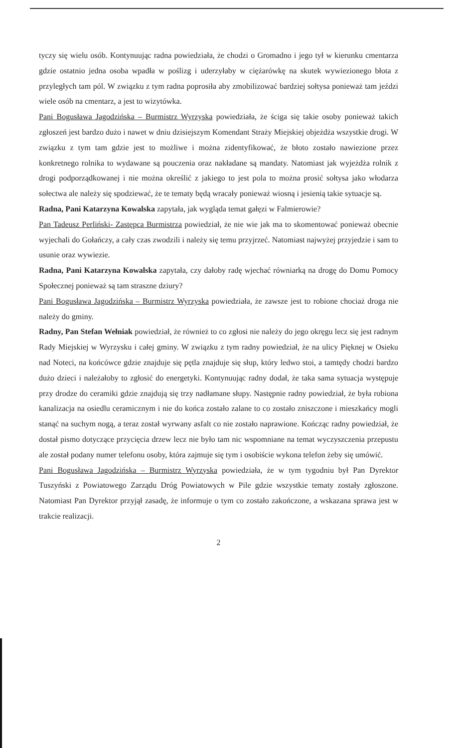tyczy się wielu osób. Kontynuując radna powiedziała, że chodzi o Gromadno i jego tył w kierunku cmentarza gdzie ostatnio jedna osoba wpadła w poślizg i uderzyłaby w ciężarówkę na skutek wywiezionego błota z przyległych tam pól. W związku z tym radna poprosiła aby zmobilizować bardziej sołtysa ponieważ tam jeździ wiele osób na cmentarz, a jest to wizytówka.
Pani Bogusława Jagodzińska – Burmistrz Wyrzyska powiedziała, że ściga się takie osoby ponieważ takich zgłoszeń jest bardzo dużo i nawet w dniu dzisiejszym Komendant Straży Miejskiej objeżdża wszystkie drogi. W związku z tym tam gdzie jest to możliwe i można zidentyfikować, że błoto zostało nawiezione przez konkretnego rolnika to wydawane są pouczenia oraz nakładane są mandaty. Natomiast jak wyjeżdża rolnik z drogi podporządkowanej i nie można określić z jakiego to jest pola to można prosić sołtysa jako włodarza sołectwa ale należy się spodziewać, że te tematy będą wracały ponieważ wiosną i jesienią takie sytuacje są.
Radna, Pani Katarzyna Kowalska zapytała, jak wygląda temat gałęzi w Falmierowie?
Pan Tadeusz Perliński- Zastępca Burmistrza powiedział, że nie wie jak ma to skomentować ponieważ obecnie wyjechali do Gołańczy, a cały czas zwodzili i należy się temu przyjrzeć. Natomiast najwyżej przyjedzie i sam to usunie oraz wywiezie.
Radna, Pani Katarzyna Kowalska zapytała, czy dałoby radę wjechać równiarką na drogę do Domu Pomocy Społecznej ponieważ są tam straszne dziury?
Pani Bogusława Jagodzińska – Burmistrz Wyrzyska powiedziała, że zawsze jest to robione chociaż droga nie należy do gminy.
Radny, Pan Stefan Wełniak powiedział, że również to co zgłosi nie należy do jego okręgu lecz się jest radnym Rady Miejskiej w Wyrzysku i całej gminy. W związku z tym radny powiedział, że na ulicy Pięknej w Osieku nad Noteci, na końcówce gdzie znajduje się pętla znajduje się słup, który ledwo stoi, a tamtędy chodzi bardzo dużo dzieci i należałoby to zgłosić do energetyki. Kontynuując radny dodał, że taka sama sytuacja występuje przy drodze do ceramiki gdzie znajdują się trzy nadłamane słupy. Następnie radny powiedział, że była robiona kanalizacja na osiedlu ceramicznym i nie do końca zostało zalane to co zostało zniszczone i mieszkańcy mogli stanąć na suchym nogą, a teraz został wyrwany asfalt co nie zostało naprawione. Kończąc radny powiedział, że dostał pismo dotyczące przycięcia drzew lecz nie było tam nic wspomniane na temat wyczyszczenia przepustu ale został podany numer telefonu osoby, która zajmuje się tym i osobiście wykona telefon żeby się umówić.
Pani Bogusława Jagodzińska – Burmistrz Wyrzyska powiedziała, że w tym tygodniu był Pan Dyrektor Tuszyński z Powiatowego Zarządu Dróg Powiatowych w Pile gdzie wszystkie tematy zostały zgłoszone. Natomiast Pan Dyrektor przyjął zasadę, że informuje o tym co zostało zakończone, a wskazana sprawa jest w trakcie realizacji.
2